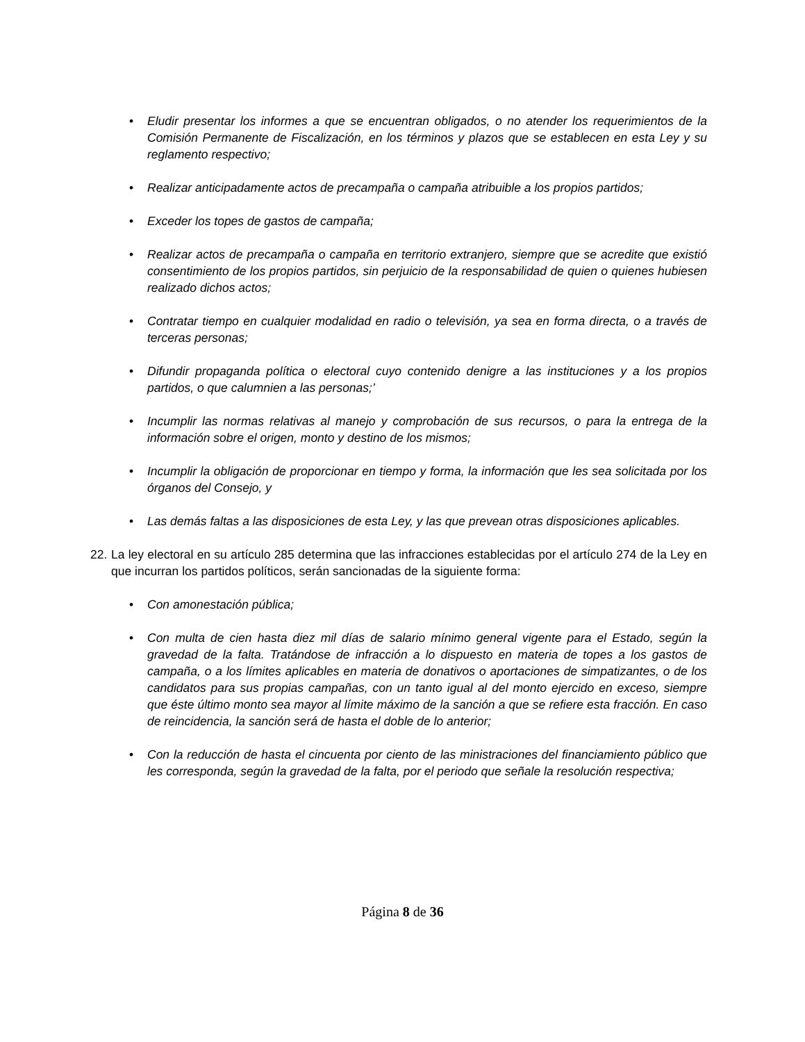• Eludir presentar los informes a que se encuentran obligados, o no atender los requerimientos de la Comisión Permanente de Fiscalización, en los términos y plazos que se establecen en esta Ley y su reglamento respectivo;
• Realizar anticipadamente actos de precampaña o campaña atribuible a los propios partidos;
• Exceder los topes de gastos de campaña;
• Realizar actos de precampaña o campaña en territorio extranjero, siempre que se acredite que existió consentimiento de los propios partidos, sin perjuicio de la responsabilidad de quien o quienes hubiesen realizado dichos actos;
• Contratar tiempo en cualquier modalidad en radio o televisión, ya sea en forma directa, o a través de terceras personas;
• Difundir propaganda política o electoral cuyo contenido denigre a las instituciones y a los propios partidos, o que calumnien a las personas;’
• Incumplir las normas relativas al manejo y comprobación de sus recursos, o para la entrega de la información sobre el origen, monto y destino de los mismos;
• Incumplir la obligación de proporcionar en tiempo y forma, la información que les sea solicitada por los órganos del Consejo, y
• Las demás faltas a las disposiciones de esta Ley, y las que prevean otras disposiciones aplicables.
22. La ley electoral en su artículo 285 determina que las infracciones establecidas por el artículo 274 de la Ley en que incurran los partidos políticos, serán sancionadas de la siguiente forma:
• Con amonestación pública;
• Con multa de cien hasta diez mil días de salario mínimo general vigente para el Estado, según la gravedad de la falta. Tratándose de infracción a lo dispuesto en materia de topes a los gastos de campaña, o a los límites aplicables en materia de donativos o aportaciones de simpatizantes, o de los candidatos para sus propias campañas, con un tanto igual al del monto ejercido en exceso, siempre que éste último monto sea mayor al límite máximo de la sanción a que se refiere esta fracción. En caso de reincidencia, la sanción será de hasta el doble de lo anterior;
• Con la reducción de hasta el cincuenta por ciento de las ministraciones del financiamiento público que les corresponda, según la gravedad de la falta, por el periodo que señale la resolución respectiva;
Página 8 de 36